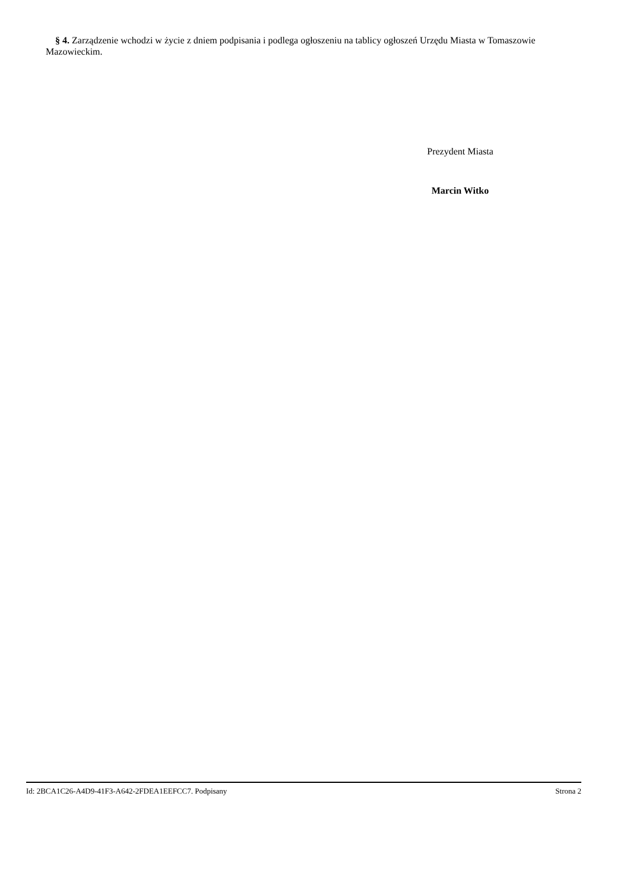§ 4. Zarządzenie wchodzi w życie z dniem podpisania i podlega ogłoszeniu na tablicy ogłoszeń Urzędu Miasta w Tomaszowie Mazowieckim.
Prezydent Miasta
Marcin Witko
Id: 2BCA1C26-A4D9-41F3-A642-2FDEA1EEFCC7. Podpisany Strona 2